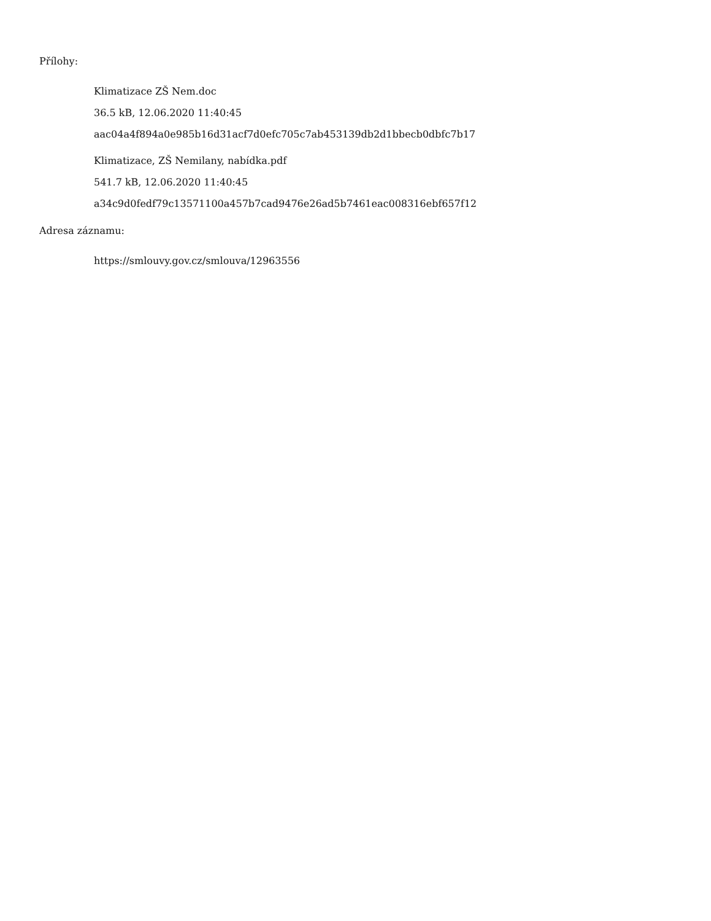Přílohy:
Klimatizace ZŠ Nem.doc
36.5 kB, 12.06.2020 11:40:45
aac04a4f894a0e985b16d31acf7d0efc705c7ab453139db2d1bbecb0dbfc7b17
Klimatizace, ZŠ Nemilany, nabídka.pdf
541.7 kB, 12.06.2020 11:40:45
a34c9d0fedf79c13571100a457b7cad9476e26ad5b7461eac008316ebf657f12
Adresa záznamu:
https://smlouvy.gov.cz/smlouva/12963556